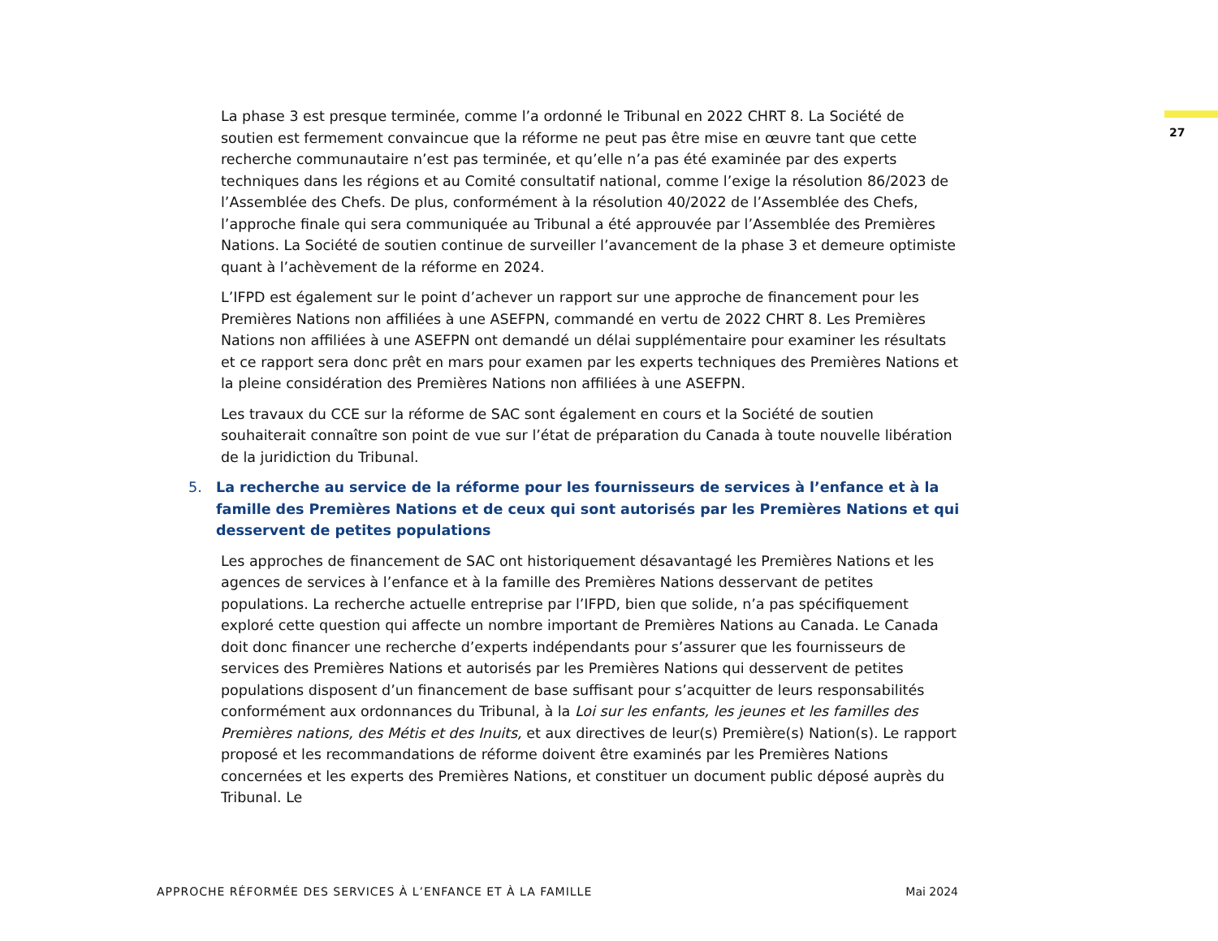27
La phase 3 est presque terminée, comme l’a ordonné le Tribunal en 2022 CHRT 8. La Société de soutien est fermement convaincue que la réforme ne peut pas être mise en œuvre tant que cette recherche communautaire n’est pas terminée, et qu’elle n’a pas été examinée par des experts techniques dans les régions et au Comité consultatif national, comme l’exige la résolution 86/2023 de l’Assemblée des Chefs. De plus, conformément à la résolution 40/2022 de l’Assemblée des Chefs, l’approche finale qui sera communiquée au Tribunal a été approuvée par l’Assemblée des Premières Nations. La Société de soutien continue de surveiller l’avancement de la phase 3 et demeure optimiste quant à l’achèvement de la réforme en 2024.
L’IFPD est également sur le point d’achever un rapport sur une approche de financement pour les Premières Nations non affiliées à une ASEFPN, commandé en vertu de 2022 CHRT 8. Les Premières Nations non affiliées à une ASEFPN ont demandé un délai supplémentaire pour examiner les résultats et ce rapport sera donc prêt en mars pour examen par les experts techniques des Premières Nations et la pleine considération des Premières Nations non affiliées à une ASEFPN.
Les travaux du CCE sur la réforme de SAC sont également en cours et la Société de soutien souhaiterait connaître son point de vue sur l’état de préparation du Canada à toute nouvelle libération de la juridiction du Tribunal.
5. La recherche au service de la réforme pour les fournisseurs de services à l’enfance et à la famille des Premières Nations et de ceux qui sont autorisés par les Premières Nations et qui desservent de petites populations
Les approches de financement de SAC ont historiquement désavantagé les Premières Nations et les agences de services à l’enfance et à la famille des Premières Nations desservant de petites populations. La recherche actuelle entreprise par l’IFPD, bien que solide, n’a pas spécifiquement exploré cette question qui affecte un nombre important de Premières Nations au Canada. Le Canada doit donc financer une recherche d’experts indépendants pour s’assurer que les fournisseurs de services des Premières Nations et autorisés par les Premières Nations qui desservent de petites populations disposent d’un financement de base suffisant pour s’acquitter de leurs responsabilités conformément aux ordonnances du Tribunal, à la Loi sur les enfants, les jeunes et les familles des Premières nations, des Métis et des Inuits, et aux directives de leur(s) Première(s) Nation(s). Le rapport proposé et les recommandations de réforme doivent être examinés par les Premières Nations concernées et les experts des Premières Nations, et constituer un document public déposé auprès du Tribunal. Le
APPROCHE RÉFORMÉE DES SERVICES À L’ENFANCE ET À LA FAMILLE Mai 2024